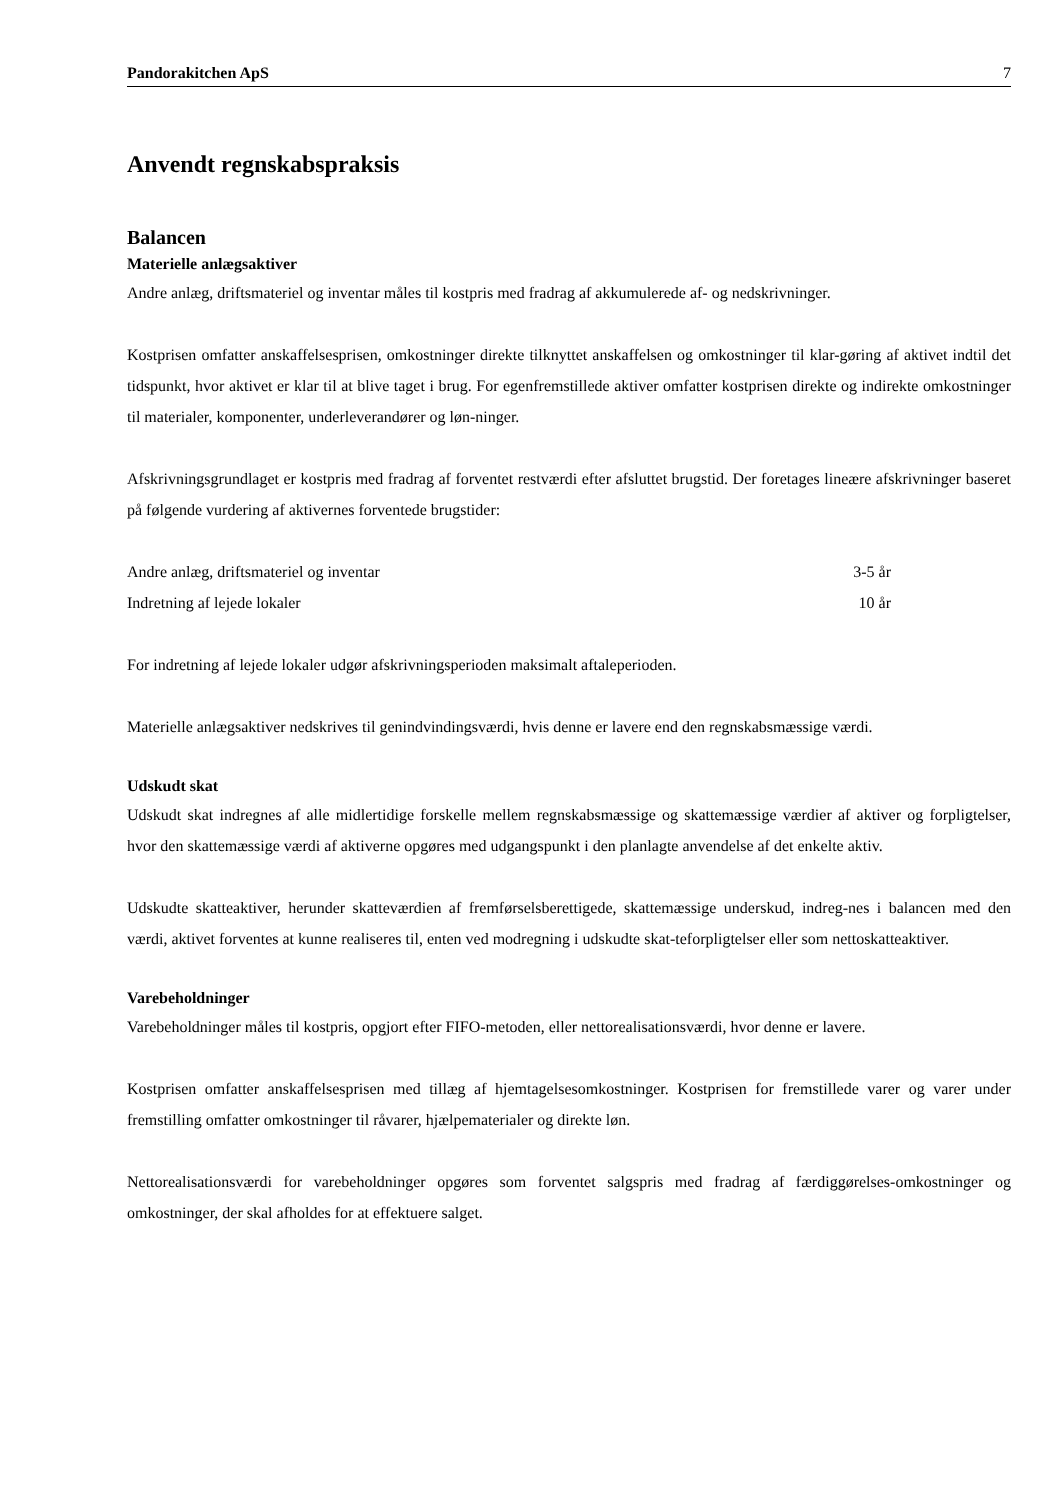Pandorakitchen ApS 7
Anvendt regnskabspraksis
Balancen
Materielle anlægsaktiver
Andre anlæg, driftsmateriel og inventar måles til kostpris med fradrag af akkumulerede af- og nedskrivninger.
Kostprisen omfatter anskaffelsesprisen, omkostninger direkte tilknyttet anskaffelsen og omkostninger til klar-gøring af aktivet indtil det tidspunkt, hvor aktivet er klar til at blive taget i brug. For egenfremstillede aktiver omfatter kostprisen direkte og indirekte omkostninger til materialer, komponenter, underleverandører og løn-ninger.
Afskrivningsgrundlaget er kostpris med fradrag af forventet restværdi efter afsluttet brugstid. Der foretages lineære afskrivninger baseret på følgende vurdering af aktivernes forventede brugstider:
| Andre anlæg, driftsmateriel og inventar | 3-5 år |
| Indretning af lejede lokaler | 10 år |
For indretning af lejede lokaler udgør afskrivningsperioden maksimalt aftaleperioden.
Materielle anlægsaktiver nedskrives til genindvindingsværdi, hvis denne er lavere end den regnskabsmæssige værdi.
Udskudt skat
Udskudt skat indregnes af alle midlertidige forskelle mellem regnskabsmæssige og skattemæssige værdier af aktiver og forpligtelser, hvor den skattemæssige værdi af aktiverne opgøres med udgangspunkt i den planlagte anvendelse af det enkelte aktiv.
Udskudte skatteaktiver, herunder skatteværdien af fremførselsberettigede, skattemæssige underskud, indreg-nes i balancen med den værdi, aktivet forventes at kunne realiseres til, enten ved modregning i udskudte skat-teforpligtelser eller som nettoskatteaktiver.
Varebeholdninger
Varebeholdninger måles til kostpris, opgjort efter FIFO-metoden, eller nettorealisationsværdi, hvor denne er lavere.
Kostprisen omfatter anskaffelsesprisen med tillæg af hjemtagelsesomkostninger. Kostprisen for fremstillede varer og varer under fremstilling omfatter omkostninger til råvarer, hjælpematerialer og direkte løn.
Nettorealisationsværdi for varebeholdninger opgøres som forventet salgspris med fradrag af færdiggørelses-omkostninger og omkostninger, der skal afholdes for at effektuere salget.